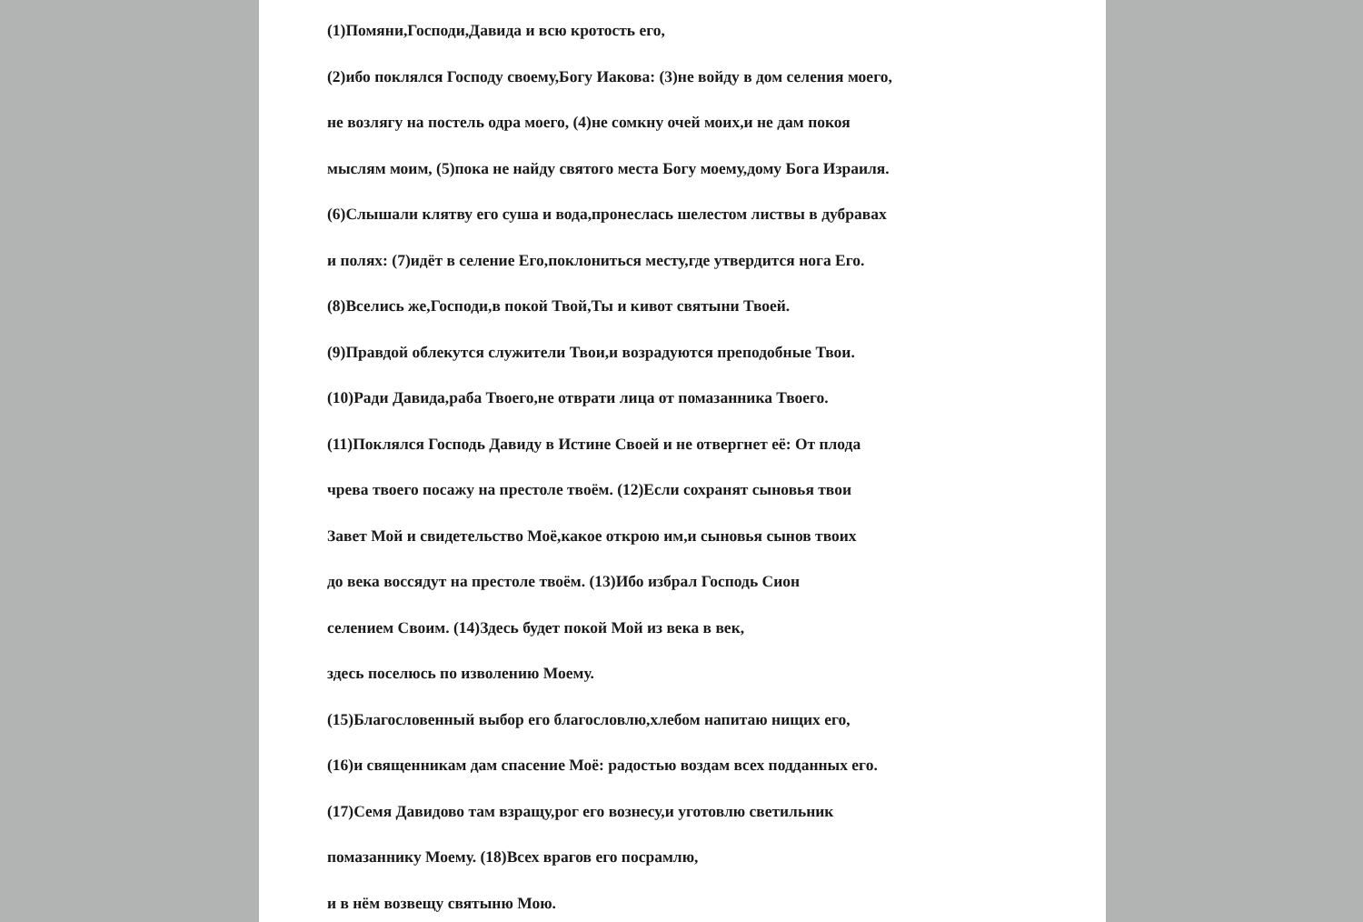(1)Помяни,Господи,Давида и всю кротость его,
(2)ибо поклялся Господу своему,Богу Иакова: (3)не войду в дом селения моего,
не возлягу на постель одра моего, (4)не сомкну очей моих,и не дам покоя
мыслям моим, (5)пока не найду святого места Богу моему,дому Бога Израиля.
(6)Слышали клятву его суша и вода,пронеслась шелестом листвы в дубравах
и полях: (7)идёт в селение Его,поклониться месту,где утвердится нога Его.
(8)Вселись же,Господи,в покой Твой,Ты и кивот святыни Твоей.
(9)Правдой облекутся служители Твои,и возрадуются преподобные Твои.
(10)Ради Давида,раба Твоего,не отврати лица от помазанника Твоего.
(11)Поклялся Господь Давиду в Истине Своей и не отвергнет её: От плода
чрева твоего посажу на престоле твоём. (12)Если сохранят сыновья твои
Завет Мой и свидетельство Моё,какое открою им,и сыновья сынов твоих
до века воссядут на престоле твоём. (13)Ибо избрал Господь Сион
селением Своим. (14)Здесь будет покой Мой из века в век,
здесь поселюсь по изволению Моему.
(15)Благословенный выбор его благословлю,хлебом напитаю нищих его,
(16)и священникам дам спасение Моё: радостью воздам всех подданных его.
(17)Семя Давидово там взращу,рог его вознесу,и уготовлю светильник
помазаннику Моему. (18)Всех врагов его посрамлю,
и в нём возвещу святыню Мою.